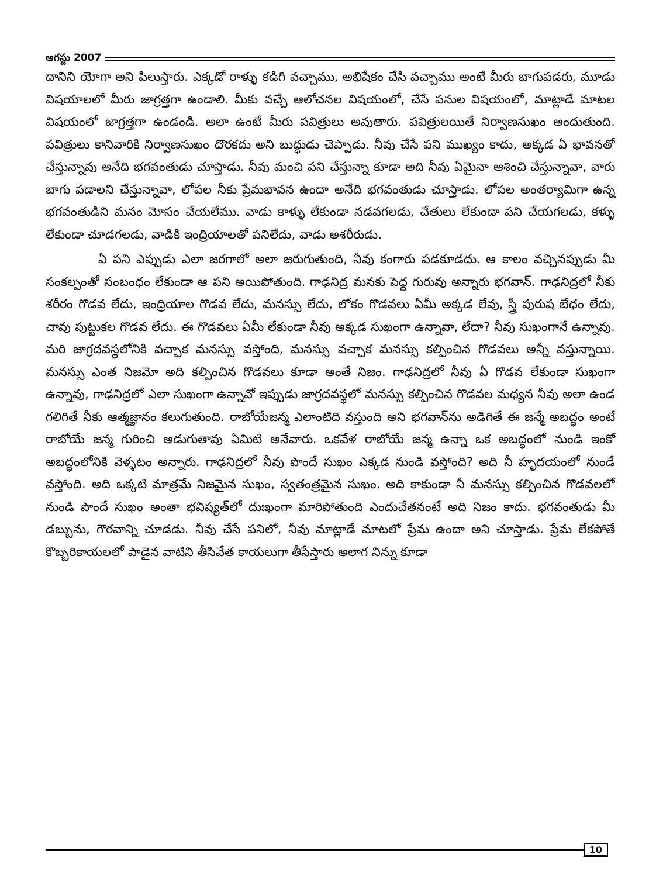ఆగస్టు 2007
దానిని యోగా అని పిలుస్తారు. ఎక్కడో రాళ్ళు కడిగి వచ్చాము, అభిషేకం చేసి వచ్చాము అంటే మీరు బాగుపడరు, మూడు విషయాలలో మీరు జాగ్రత్తగా ఉండాలి. మీకు వచ్చే ఆలోచనల విషయంలో, చేసే పనుల విషయంలో, మాట్లాడే మాటల విషయంలో జాగ్రత్తగా ఉండండి. అలా ఉంటే మీరు పవిత్రులు అవుతారు. పవిత్రులయితే నిర్వాణసుఖం అందుతుంది. పవిత్రులు కానివారికి నిర్వాణసుఖం దొరకదు అని బుద్ధుడు చెప్పాడు. నీవు చేసే పని ముఖ్యం కాదు, అక్కడ ఏ భావనతో చేస్తున్నావు అనేది భగవంతుడు చూస్తాడు. నీవు మంచి పని చేస్తున్నా కూడా అది నీవు ఏమైనా ఆశించి చేస్తున్నావా, వారు బాగు పడాలని చేస్తున్నావా, లోపల నీకు ప్రేమభావన ఉందా అనేది భగవంతుడు చూస్తాడు. లోపల అంతర్యామిగా ఉన్న భగవంతుడిని మనం మోసం చేయలేము. వాడు కాళ్ళు లేకుండా నడవగలడు, చేతులు లేకుండా పని చేయగలడు, కళ్ళు లేకుండా చూడగలడు, వాడికి ఇంద్రియాలతో పనిలేదు, వాడు అశరీరుడు.
ఏ పని ఎప్పుడు ఎలా జరగాలో అలా జరుగుతుంది, నీవు కంగారు పడకూడదు. ఆ కాలం వచ్చినప్పుడు మీ సంకల్పంతో సంబంధం లేకుండా ఆ పని అయిపోతుంది. గాఢనిద్ర మనకు పెద్ద గురువు అన్నారు భగవాన్. గాఢనిద్రలో నీకు శరీరం గొడవ లేదు, ఇంద్రియాల గొడవ లేదు, మనస్సు లేదు, లోకం గొడవలు ఏమీ అక్కడ లేవు, స్త్రీ పురుష బేధం లేదు, చావు పుట్టుకల గొడవ లేదు. ఈ గొడవలు ఏమీ లేకుండా నీవు అక్కడ సుఖంగా ఉన్నావా, లేదా? నీవు సుఖంగానే ఉన్నావు. మరి జాగ్రదవస్థలోనికి వచ్చాక మనస్సు వస్తోంది, మనస్సు వచ్చాక మనస్సు కల్పించిన గొడవలు అన్నీ వస్తున్నాయి. మనస్సు ఎంత నిజమో అది కల్పించిన గొడవలు కూడా అంతే నిజం. గాఢనిద్రలో నీవు ఏ గొడవ లేకుండా సుఖంగా ఉన్నావు, గాఢనిద్రలో ఎలా సుఖంగా ఉన్నావో ఇప్పుడు జాగ్రదవస్థలో మనస్సు కల్పించిన గొడవల మధ్యన నీవు అలా ఉండ గలిగితే నీకు ఆత్మజ్ఞానం కలుగుతుంది. రాబోయేజన్మ ఎలాంటిది వస్తుంది అని భగవాన్‌ను అడిగితే ఈ జన్మే అబద్ధం అంటే రాబోయే జన్మ గురించి అడుగుతావు ఏమిటి అనేవారు. ఒకవేళ రాబోయే జన్మ ఉన్నా ఒక అబద్ధంలో నుండి ఇంకో అబద్ధంలోనికి వెళ్ళటం అన్నారు. గాఢనిద్రలో నీవు పొందే సుఖం ఎక్కడ నుండి వస్తోంది? అది నీ హృదయంలో నుండే వస్తోంది. అది ఒక్కటి మాత్రమే నిజమైన సుఖం, స్వతంత్రమైన సుఖం. అది కాకుండా నీ మనస్సు కల్పించిన గొడవలలో నుండి పొందే సుఖం అంతా భవిష్యత్‌లో దుఃఖంగా మారిపోతుంది ఎందుచేతనంటే అది నిజం కాదు. భగవంతుడు మీ డబ్బును, గౌరవాన్ని చూడడు. నీవు చేసే పనిలో, నీవు మాట్లాడే మాటలో ప్రేమ ఉందా అని చూస్తాడు. ప్రేమ లేకపోతే కొబ్బరికాయలలో పాడైన వాటిని తీసివేత కాయలుగా తీసేస్తారు అలాగ నిన్ను కూడా
10